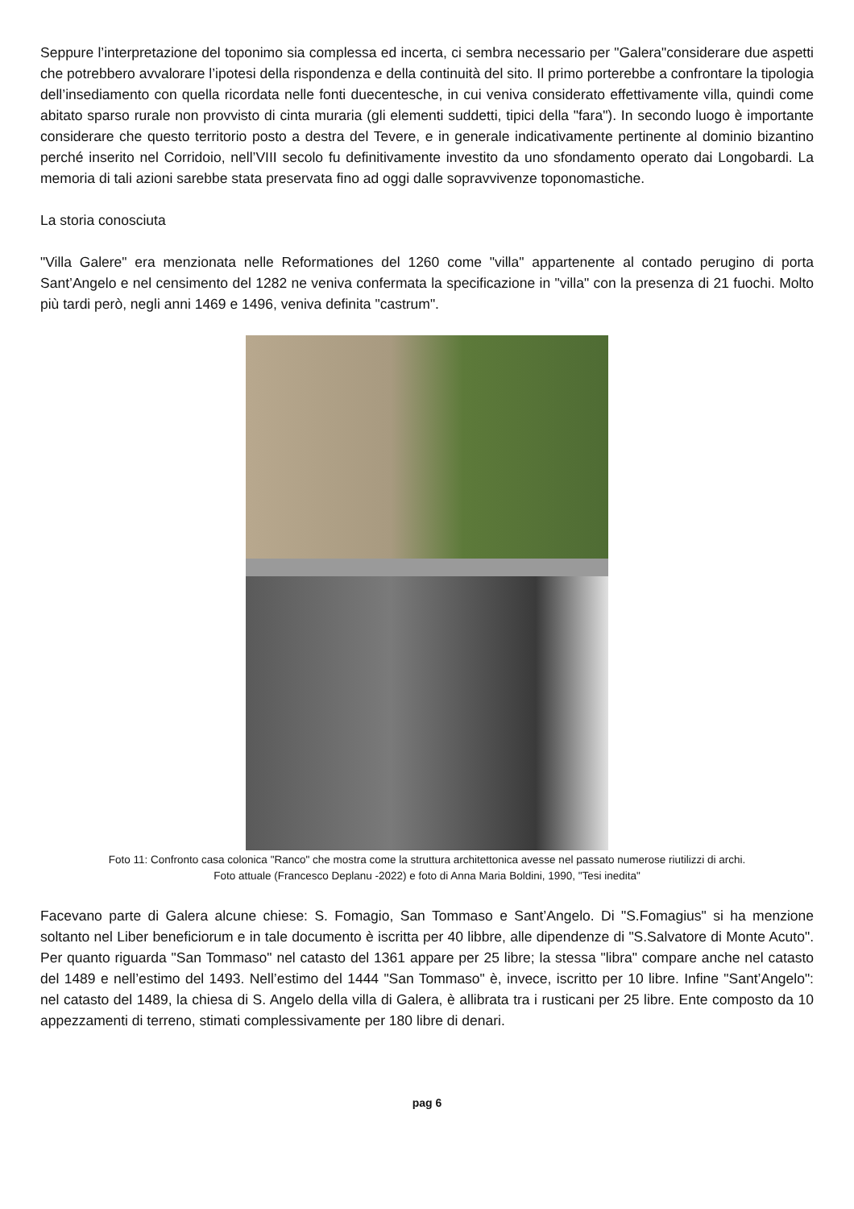Seppure l’interpretazione del toponimo sia complessa ed incerta, ci sembra necessario per "Galera"considerare due aspetti che potrebbero avvalorare l’ipotesi della rispondenza e della continuità del sito. Il primo porterebbe a confrontare la tipologia dell’insediamento con quella ricordata nelle fonti duecentesche, in cui veniva considerato effettivamente villa, quindi come abitato sparso rurale non provvisto di cinta muraria (gli elementi suddetti, tipici della "fara"). In secondo luogo è importante considerare che questo territorio posto a destra del Tevere, e in generale indicativamente pertinente al dominio bizantino perché inserito nel Corridoio, nell’VIII secolo fu definitivamente investito da uno sfondamento operato dai Longobardi. La memoria di tali azioni sarebbe stata preservata fino ad oggi dalle sopravvivenze toponomastiche.
La storia conosciuta
"Villa Galere" era menzionata nelle Reformationes del 1260 come "villa" appartenente al contado perugino di porta Sant’Angelo e nel censimento del 1282 ne veniva confermata la specificazione in "villa" con la presenza di 21 fuochi. Molto più tardi però, negli anni 1469 e 1496, veniva definita "castrum".
Foto 11: Confronto casa colonica "Ranco" che mostra come la struttura architettonica avesse nel passato numerose riutilizzi di archi.
Foto attuale (Francesco Deplanu -2022) e foto di Anna Maria Boldini, 1990, "Tesi inedita"
Facevano parte di Galera alcune chiese: S. Fomagio, San Tommaso e Sant’Angelo. Di "S.Fomagius" si ha menzione soltanto nel Liber beneficiorum e in tale documento è iscritta per 40 libbre, alle dipendenze di "S.Salvatore di Monte Acuto". Per quanto riguarda "San Tommaso" nel catasto del 1361 appare per 25 libre; la stessa "libra" compare anche nel catasto del 1489 e nell’estimo del 1493. Nell’estimo del 1444 "San Tommaso" è, invece, iscritto per 10 libre. Infine "Sant’Angelo": nel catasto del 1489, la chiesa di S. Angelo della villa di Galera, è allibrata tra i rusticani per 25 libre. Ente composto da 10 appezzamenti di terreno, stimati complessivamente per 180 libre di denari.
pag 6